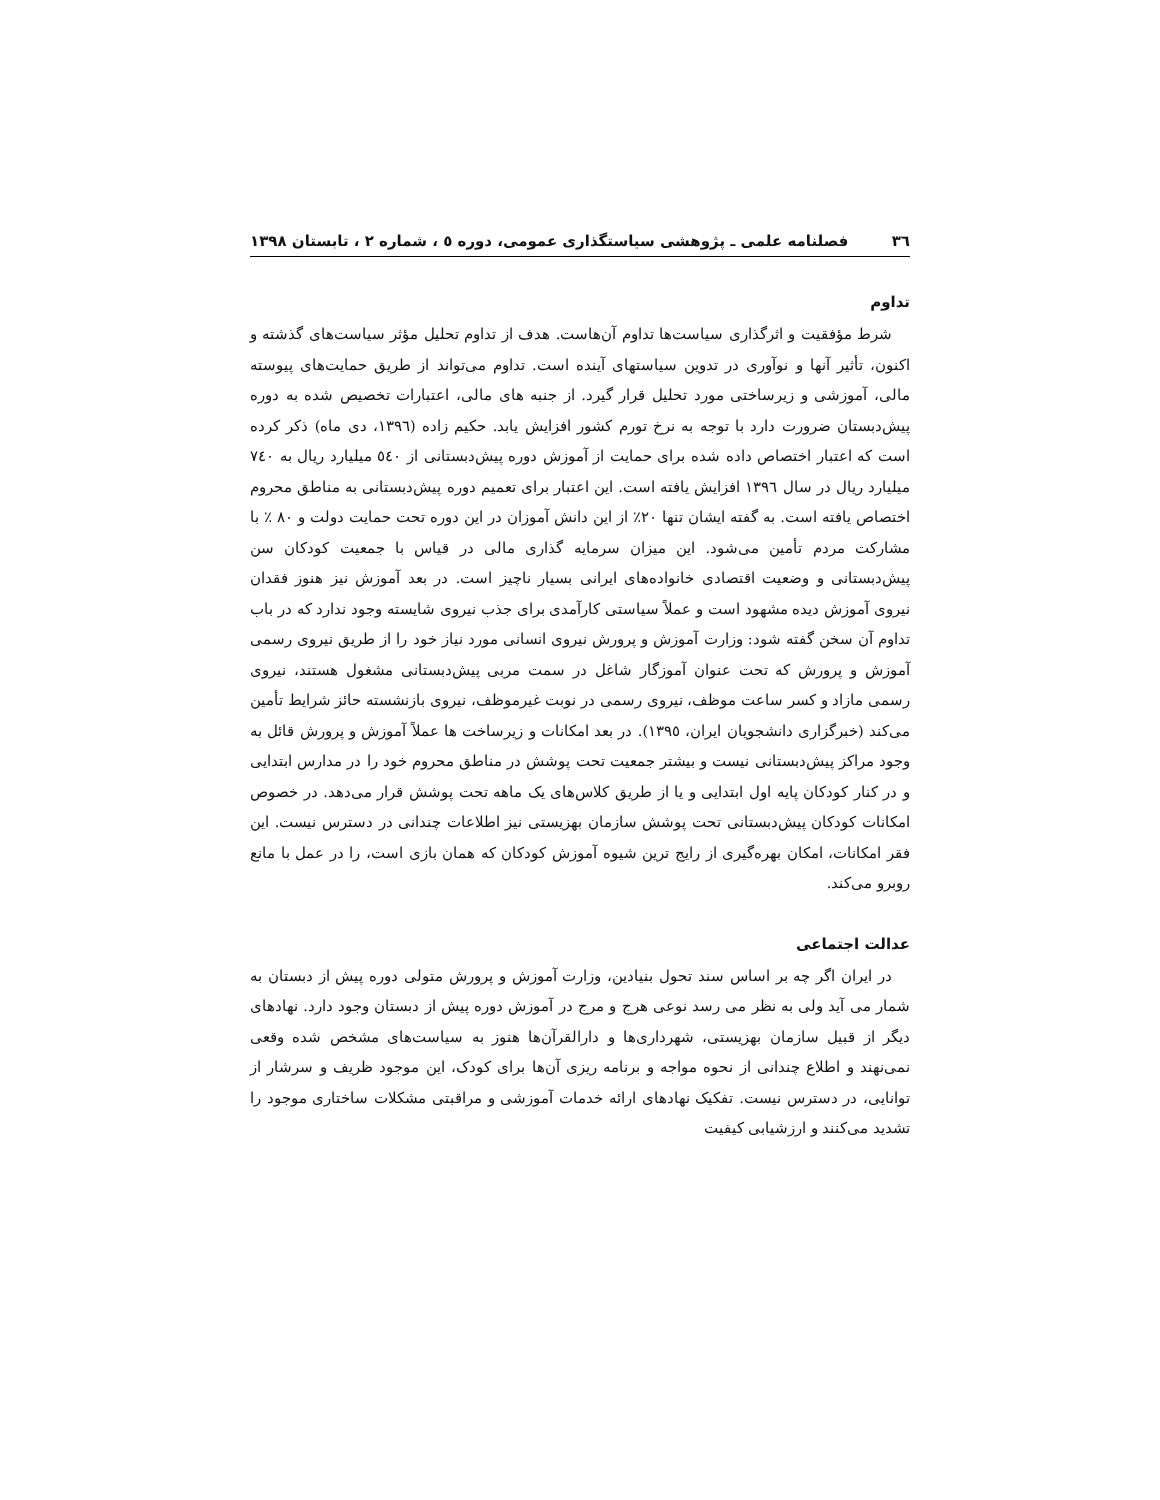٣٦ فصلنامه علمی ـ پژوهشی سیاستگذاری عمومی، دوره ٥ ، شماره ٢ ، تابستان ١٣٩٨
تداوم
شرط مؤفقیت و اثرگذاری سیاست‌ها تداوم آن‌هاست. هدف از تداوم تحلیل مؤثر سیاست‌های گذشته و اکنون، تأثیر آنها و نوآوری در تدوین سیاستهای آینده است. تداوم می‌تواند از طریق حمایت‌های پیوسته مالی، آموزشی و زیرساختی مورد تحلیل قرار گیرد. از جنبه های مالی، اعتبارات تخصیص شده به دوره پیش‌دبستان ضرورت دارد با توجه به نرخ تورم کشور افزایش یابد. حکیم زاده (١٣٩٦، دی ماه) ذکر کرده است که اعتبار اختصاص داده شده برای حمایت از آموزش دوره پیش‌دبستانی از ٥٤٠ میلیارد ریال به ٧٤٠ میلیارد ریال در سال ١٣٩٦ افزایش یافته است. این اعتبار برای تعمیم دوره پیش‌دبستانی به مناطق محروم اختصاص یافته است. به گفته ایشان تنها ٢٠٪ از این دانش آموزان در این دوره تحت حمایت دولت و ٨٠ ٪ با مشارکت مردم تأمین می‌شود. این میزان سرمایه گذاری مالی در قیاس با جمعیت کودکان سن پیش‌دبستانی و وضعیت اقتصادی خانواده‌های ایرانی بسیار ناچیز است. در بعد آموزش نیز هنوز فقدان نیروی آموزش دیده مشهود است و عملاً سیاستی کارآمدی برای جذب نیروی شایسته وجود ندارد که در باب تداوم آن سخن گفته شود: وزارت آموزش و پرورش نیروی انسانی مورد نیاز خود را از طریق نیروی رسمی آموزش و پرورش که تحت عنوان آموزگار شاغل در سمت مربی پیش‌دبستانی مشغول هستند، نیروی رسمی مازاد و کسر ساعت موظف، نیروی رسمی در نوبت غیرموظف، نیروی بازنشسته حائز شرایط تأمین می‌کند (خبرگزاری دانشجویان ایران، ١٣٩٥). در بعد امکانات و زیرساخت ها عملاً آموزش و پرورش قائل به وجود مراکز پیش‌دبستانی نیست و بیشتر جمعیت تحت پوشش در مناطق محروم خود را در مدارس ابتدایی و در کنار کودکان پایه اول ابتدایی و یا از طریق کلاس‌های یک ماهه تحت پوشش قرار می‌دهد. در خصوص امکانات کودکان پیش‌دبستانی تحت پوشش سازمان بهزیستی نیز اطلاعات چندانی در دسترس نیست. این فقر امکانات، امکان بهره‌گیری از رایج ترین شیوه آموزش کودکان که همان بازی است، را در عمل با مانع روبرو می‌کند.
عدالت اجتماعی
در ایران اگر چه بر اساس سند تحول بنیادین، وزارت آموزش و پرورش متولی دوره پیش از دبستان به شمار می آید ولی به نظر می رسد نوعی هرج و مرج در آموزش دوره پیش از دبستان وجود دارد. نهادهای دیگر از قبیل سازمان بهزیستی، شهرداری‌ها و دارالقرآن‌ها هنوز به سیاست‌های مشخص شده وقعی نمی‌نهند و اطلاع چندانی از نحوه مواجه و برنامه ریزی آن‌ها برای کودک، این موجود ظریف و سرشار از توانایی، در دسترس نیست. تفکیک نهادهای ارائه خدمات آموزشی و مراقبتی مشکلات ساختاری موجود را تشدید می‌کنند و ارزشیابی کیفیت